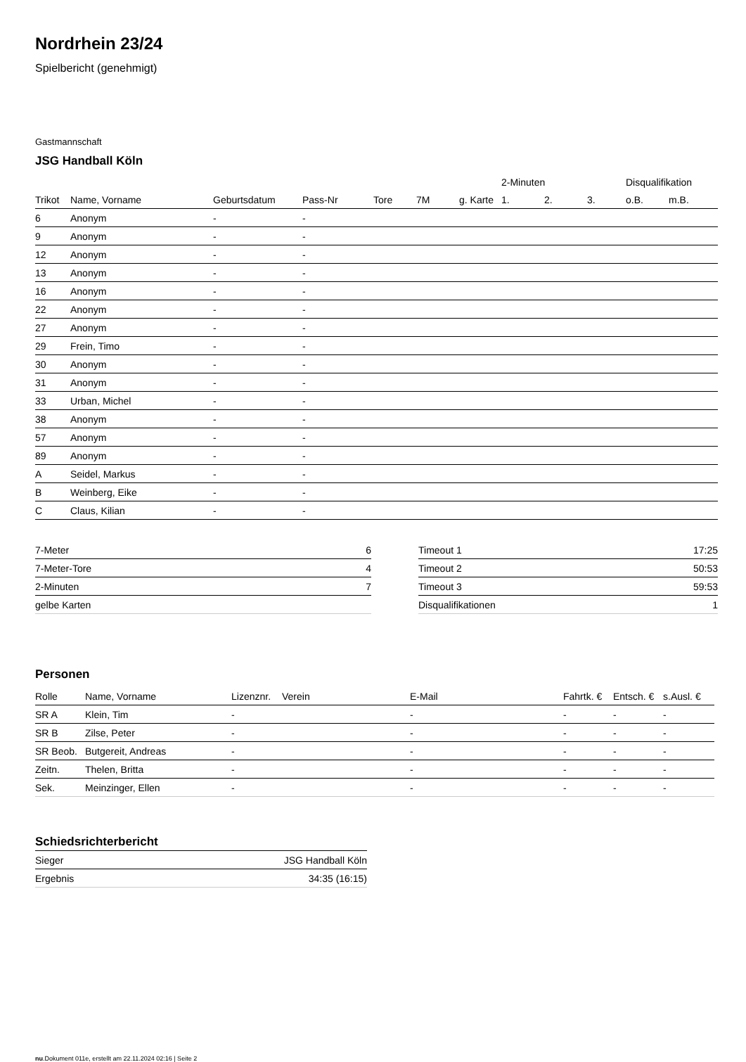Nordrhein 23/24
Spielbericht (genehmigt)
Gastmannschaft
JSG Handball Köln
| | | | | | | | 2-Minuten | | | Disqualifikation | |
| --- | --- | --- | --- | --- | --- | --- | --- | --- | --- | --- | --- |
| Trikot | Name, Vorname | Geburtsdatum | Pass-Nr | Tore | 7M | g. Karte | 1. | 2. | 3. | o.B. | m.B. |
| 6 | Anonym | - | - | | | | | | | | |
| 9 | Anonym | - | - | | | | | | | | |
| 12 | Anonym | - | - | | | | | | | | |
| 13 | Anonym | - | - | | | | | | | | |
| 16 | Anonym | - | - | | | | | | | | |
| 22 | Anonym | - | - | | | | | | | | |
| 27 | Anonym | - | - | | | | | | | | |
| 29 | Frein, Timo | - | - | | | | | | | | |
| 30 | Anonym | - | - | | | | | | | | |
| 31 | Anonym | - | - | | | | | | | | |
| 33 | Urban, Michel | - | - | | | | | | | | |
| 38 | Anonym | - | - | | | | | | | | |
| 57 | Anonym | - | - | | | | | | | | |
| 89 | Anonym | - | - | | | | | | | | |
| A | Seidel, Markus | - | - | | | | | | | | |
| B | Weinberg, Eike | - | - | | | | | | | | |
| C | Claus, Kilian | - | - | | | | | | | | |
| 7-Meter | 6 |
| 7-Meter-Tore | 4 |
| 2-Minuten | 7 |
| gelbe Karten | |
| Timeout 1 | 17:25 |
| Timeout 2 | 50:53 |
| Timeout 3 | 59:53 |
| Disqualifikationen | 1 |
Personen
| Rolle | Name, Vorname | Lizenznr. | Verein | E-Mail | Fahrtk. € | Entsch. € | s.Ausl. € |
| --- | --- | --- | --- | --- | --- | --- | --- |
| SR A | Klein, Tim | - | | - | - | - | - |
| SR B | Zilse, Peter | - | | - | - | - | - |
| SR Beob. | Butgereit, Andreas | - | | - | - | - | - |
| Zeitn. | Thelen, Britta | - | | - | - | - | - |
| Sek. | Meinzinger, Ellen | - | | - | - | - | - |
Schiedsrichterbericht
| Sieger | JSG Handball Köln |
| Ergebnis | 34:35 (16:15) |
nu.Dokument 011e, erstellt am 22.11.2024 02:16 | Seite 2